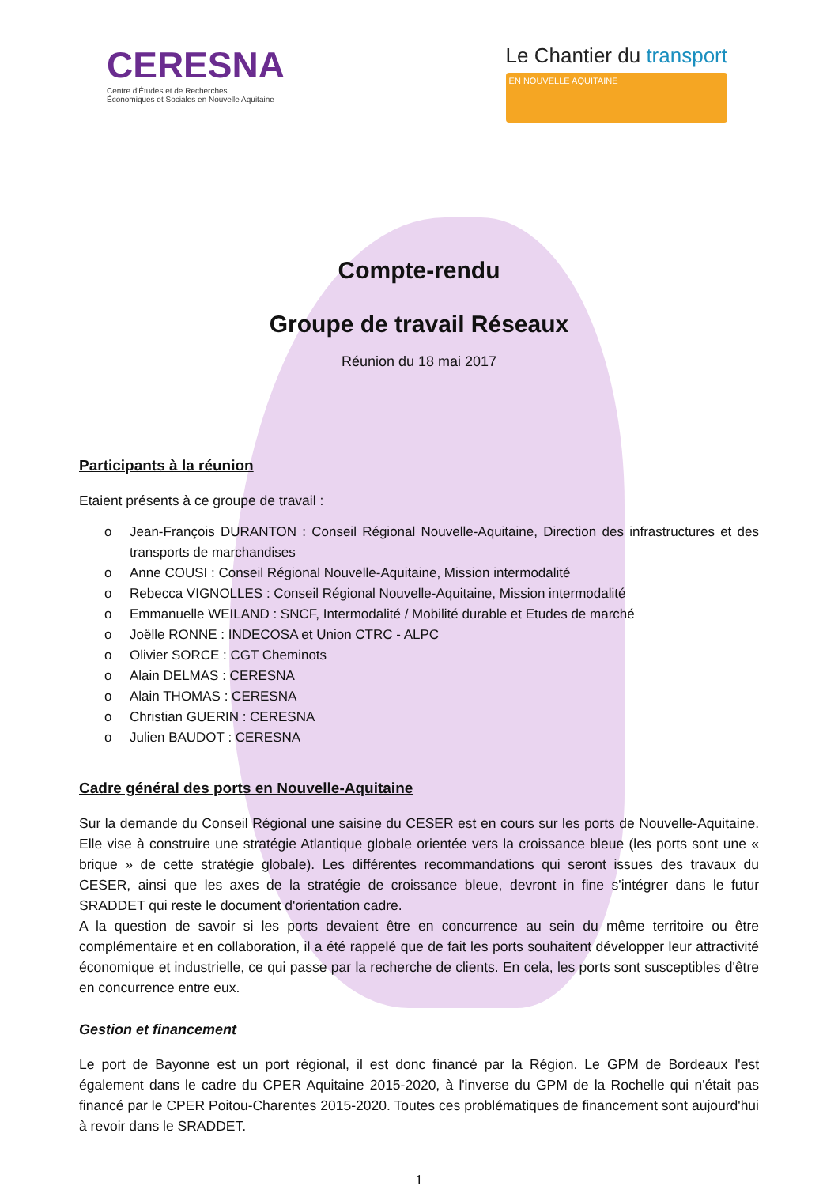CERESNA
Centre d'Études et de Recherches
Économiques et Sociales en Nouvelle Aquitaine
Le Chantier du transport
EN NOUVELLE AQUITAINE
Compte-rendu
Groupe de travail Réseaux
Réunion du 18 mai 2017
Participants à la réunion
Etaient présents à ce groupe de travail :
o Jean-François DURANTON : Conseil Régional Nouvelle-Aquitaine, Direction des infrastructures et des transports de marchandises
o Anne COUSI : Conseil Régional Nouvelle-Aquitaine, Mission intermodalité
o Rebecca VIGNOLLES : Conseil Régional Nouvelle-Aquitaine, Mission intermodalité
o Emmanuelle WEILAND : SNCF, Intermodalité / Mobilité durable et Etudes de marché
o Joëlle RONNE : INDECOSA et Union CTRC - ALPC
o Olivier SORCE : CGT Cheminots
o Alain DELMAS : CERESNA
o Alain THOMAS : CERESNA
o Christian GUERIN : CERESNA
o Julien BAUDOT : CERESNA
Cadre général des ports en Nouvelle-Aquitaine
Sur la demande du Conseil Régional une saisine du CESER est en cours sur les ports de Nouvelle-Aquitaine. Elle vise à construire une stratégie Atlantique globale orientée vers la croissance bleue (les ports sont une « brique » de cette stratégie globale). Les différentes recommandations qui seront issues des travaux du CESER, ainsi que les axes de la stratégie de croissance bleue, devront in fine s'intégrer dans le futur SRADDET qui reste le document d'orientation cadre.
A la question de savoir si les ports devaient être en concurrence au sein du même territoire ou être complémentaire et en collaboration, il a été rappelé que de fait les ports souhaitent développer leur attractivité économique et industrielle, ce qui passe par la recherche de clients. En cela, les ports sont susceptibles d'être en concurrence entre eux.
Gestion et financement
Le port de Bayonne est un port régional, il est donc financé par la Région. Le GPM de Bordeaux l'est également dans le cadre du CPER Aquitaine 2015-2020, à l'inverse du GPM de la Rochelle qui n'était pas financé par le CPER Poitou-Charentes 2015-2020. Toutes ces problématiques de financement sont aujourd'hui à revoir dans le SRADDET.
1